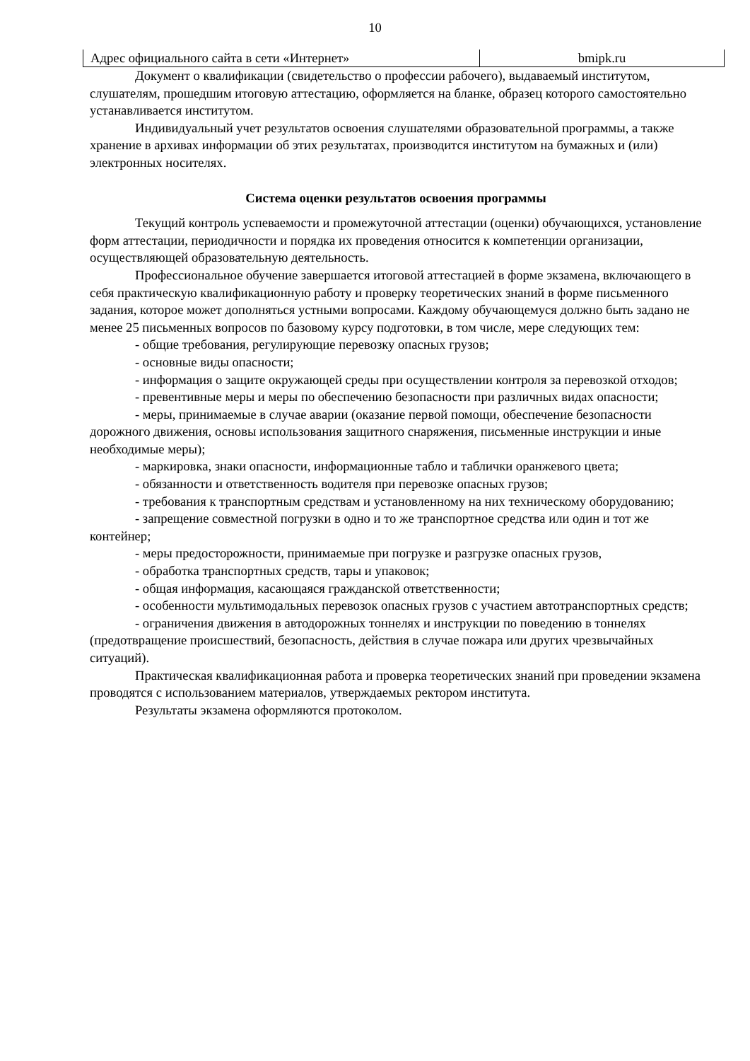10
| Адрес официального сайта в сети «Интернет» | bmipk.ru |
Документ о квалификации (свидетельство о профессии рабочего), выдаваемый институтом, слушателям, прошедшим итоговую аттестацию, оформляется на бланке, образец которого самостоятельно устанавливается институтом.
Индивидуальный учет результатов освоения слушателями образовательной программы, а также хранение в архивах информации об этих результатах, производится институтом на бумажных и (или) электронных носителях.
Система оценки результатов освоения программы
Текущий контроль успеваемости и промежуточной аттестации (оценки) обучающихся, установление форм аттестации, периодичности и порядка их проведения относится к компетенции организации, осуществляющей образовательную деятельность.
Профессиональное обучение завершается итоговой аттестацией в форме экзамена, включающего в себя практическую квалификационную работу и проверку теоретических знаний в форме письменного задания, которое может дополняться устными вопросами. Каждому обучающемуся должно быть задано не менее 25 письменных вопросов по базовому курсу подготовки, в том числе, мере следующих тем:
- общие требования, регулирующие перевозку опасных грузов;
- основные виды опасности;
- информация о защите окружающей среды при осуществлении контроля за перевозкой отходов;
- превентивные меры и меры по обеспечению безопасности при различных видах опасности;
- меры, принимаемые в случае аварии (оказание первой помощи, обеспечение безопасности дорожного движения, основы использования защитного снаряжения, письменные инструкции и иные необходимые меры);
- маркировка, знаки опасности, информационные табло и таблички оранжевого цвета;
- обязанности и ответственность водителя при перевозке опасных грузов;
- требования к транспортным средствам и установленному на них техническому оборудованию;
- запрещение совместной погрузки в одно и то же транспортное средства или один и тот же контейнер;
- меры предосторожности, принимаемые при погрузке и разгрузке опасных грузов,
- обработка транспортных средств, тары и упаковок;
- общая информация, касающаяся гражданской ответственности;
- особенности мультимодальных перевозок опасных грузов с участием автотранспортных средств;
- ограничения движения в автодорожных тоннелях и инструкции по поведению в тоннелях (предотвращение происшествий, безопасность, действия в случае пожара или других чрезвычайных ситуаций).
Практическая квалификационная работа и проверка теоретических знаний при проведении экзамена проводятся с использованием материалов, утверждаемых ректором института.
Результаты экзамена оформляются протоколом.